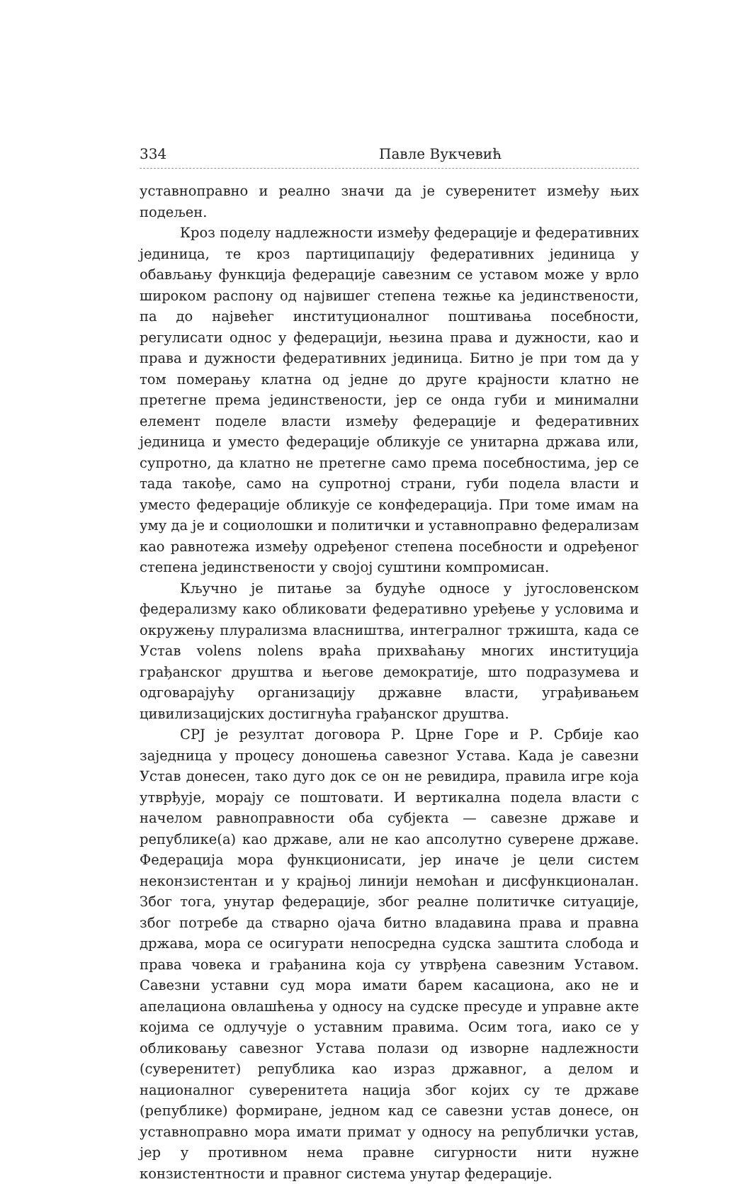334 Павле Вукчевић
уставноправно и реално значи да је суверенитет између њих подељен.
Кроз поделу надлежности између федерације и федеративних јединица, те кроз партиципацију федеративних јединица у обављању функција федерације савезним се уставом може у врло широком распону од највишег степена тежње ка јединствености, па до највећег институционалног поштивања посебности, регулисати однос у федерацији, њезина права и дужности, као и права и дужности федеративних јединица. Битно је при том да у том померању клатна од једне до друге крајности клатно не претегне према јединствености, јер се онда губи и минимални елемент поделе власти између федерације и федеративних јединица и уместо федерације обликује се унитарна држава или, супротно, да клатно не претегне само према посебностима, јер се тада такође, само на супротној страни, губи подела власти и уместо федерације обликује се конфедерација. При томе имам на уму да је и социолошки и политички и уставноправно федерализам као равнотежа између одређеног степена посебности и одређеног степена јединствености у својој суштини компромисан.
Кључно је питање за будуће односе у југословенском федерализму како обликовати федеративно уређење у условима и окружењу плурализма власништва, интегралног тржишта, када се Устав volens nolens враћа прихваћању многих институција грађанског друштва и његове демократије, што подразумева и одговарајућу организацију државне власти, уграђивањем цивилизацијских достигнућа грађанског друштва.
СРЈ је резултат договора Р. Црне Горе и Р. Србије као заједница у процесу доношења савезног Устава. Када је савезни Устав донесен, тако дуго док се он не ревидира, правила игре која утврђује, морају се поштовати. И вертикална подела власти с начелом равноправности оба субјекта — савезне државе и републике(а) као државе, али не као апсолутно суверене државе. Федерација мора функционисати, јер иначе је цели систем неконзистентан и у крајњој линији немоћан и дисфункционалан. Због тога, унутар федерације, због реалне политичке ситуације, због потребе да стварно ојача битно владавина права и правна држава, мора се осигурати непосредна судска заштита слобода и права човека и грађанина која су утврђена савезним Уставом. Савезни уставни суд мора имати барем касациона, ако не и апелациона овлашћења у односу на судске пресуде и управне акте којима се одлучује о уставним правима. Осим тога, иако се у обликовању савезног Устава полази од изворне надлежности (суверенитет) република као израз државног, а делом и националног суверенитета нација због којих су те државе (републике) формиране, једном кад се савезни устав донесе, он уставноправно мора имати примат у односу на републички устав, јер у противном нема правне сигурности нити нужне конзистентности и правног система унутар федерације.